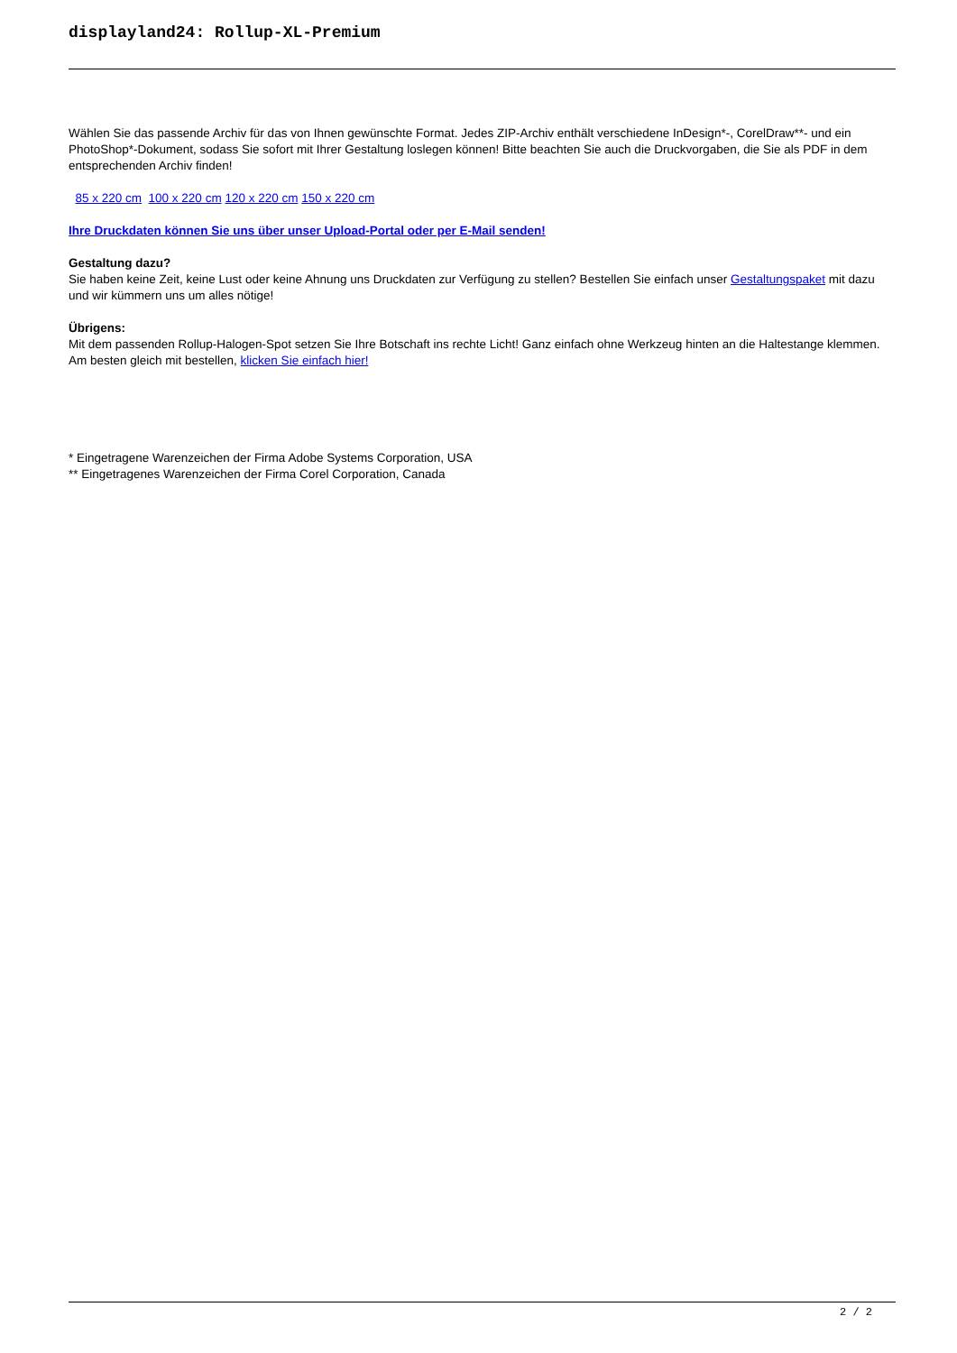displayland24: Rollup-XL-Premium
Wählen Sie das passende Archiv für das von Ihnen gewünschte Format. Jedes ZIP-Archiv enthält verschiedene InDesign*-, CorelDraw**- und ein PhotoShop*-Dokument, sodass Sie sofort mit Ihrer Gestaltung loslegen können! Bitte beachten Sie auch die Druckvorgaben, die Sie als PDF in dem entsprechenden Archiv finden!
85 x 220 cm 100 x 220 cm 120 x 220 cm 150 x 220 cm
Ihre Druckdaten können Sie uns über unser Upload-Portal oder per E-Mail senden!
Gestaltung dazu?
Sie haben keine Zeit, keine Lust oder keine Ahnung uns Druckdaten zur Verfügung zu stellen? Bestellen Sie einfach unser Gestaltungspaket mit dazu und wir kümmern uns um alles nötige!
Übrigens:
Mit dem passenden Rollup-Halogen-Spot setzen Sie Ihre Botschaft ins rechte Licht! Ganz einfach ohne Werkzeug hinten an die Haltestange klemmen. Am besten gleich mit bestellen, klicken Sie einfach hier!
* Eingetragene Warenzeichen der Firma Adobe Systems Corporation, USA
** Eingetragenes Warenzeichen der Firma Corel Corporation, Canada
2 / 2